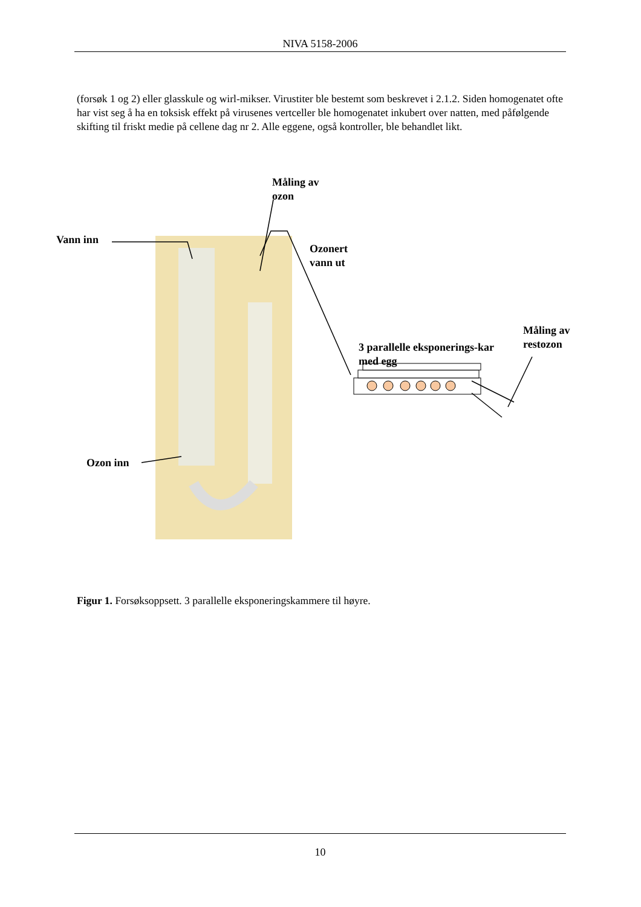NIVA 5158-2006
(forsøk 1 og 2) eller glasskule og wirl-mikser. Virustiter ble bestemt som beskrevet i 2.1.2. Siden homogenatet ofte har vist seg å ha en toksisk effekt på virusenes vertceller ble homogenatet inkubert over natten, med påfølgende skifting til friskt medie på cellene dag nr 2. Alle eggene, også kontroller, ble behandlet likt.
Måling av
ozon
Vann inn
Ozonert
vann ut
Måling av
restozon
3 parallelle eksponerings-kar
med egg
Ozon inn
Figur 1. Forsøksoppsett. 3 parallelle eksponeringskammere til høyre.
10